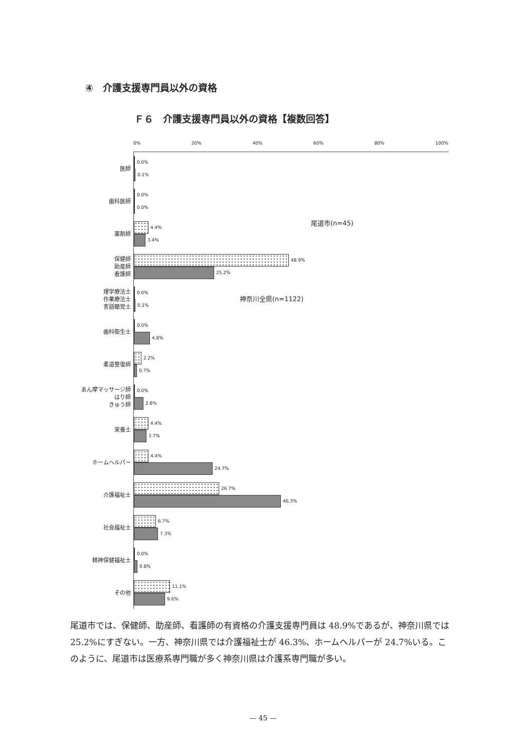④　介護支援専門員以外の資格
Ｆ６　介護支援専門員以外の資格【複数回答】
0% 20% 40% 60% 80% 100%
医師
0.0%
0.1%
歯科医師
0.0%
0.0%
薬剤師
4.4%
3.4%
保健師
助産師
看護師
48.9%
25.2%
理学療法士
作業療法士
言語聴覚士
0.0%
0.1%
歯科衛生士
0.0%
4.8%
柔道整復師
2.2%
0.7%
あん摩マッサージ師
はり師
きゅう師
0.0%
2.8%
栄養士
4.4%
3.7%
ホームヘルパー
4.4%
24.7%
介護福祉士
26.7%
46.3%
社会福祉士
6.7%
7.3%
精神保健福祉士
0.0%
0.8%
その他
11.1%
9.6%
尾道市(n=45)
神奈川全県(n=1122)
尾道市では、保健師、助産師、看護師の有資格の介護支援専門員は 48.9%であるが、神奈川県では 25.2%にすぎない。一方、神奈川県では介護福祉士が 46.3%、ホームヘルパーが 24.7%いる。このように、尾道市は医療系専門職が多く神奈川県は介護系専門職が多い。
— 45 —